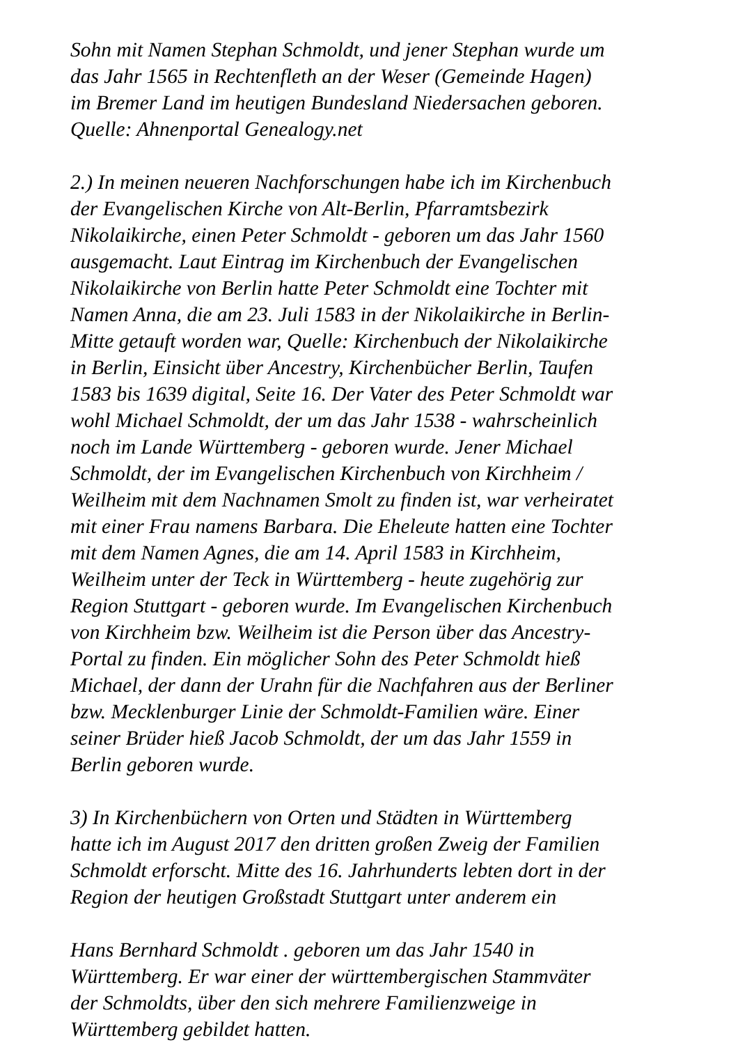Sohn mit Namen Stephan Schmoldt, und jener Stephan wurde um
das Jahr 1565 in Rechtenfleth an der Weser (Gemeinde Hagen)
im Bremer Land im heutigen Bundesland Niedersachen geboren.
Quelle: Ahnenportal Genealogy.net
2.) In meinen neueren Nachforschungen habe ich im Kirchenbuch
der Evangelischen Kirche von Alt-Berlin, Pfarramtsbezirk
Nikolaikirche, einen Peter Schmoldt - geboren um das Jahr 1560
ausgemacht. Laut Eintrag im Kirchenbuch der Evangelischen
Nikolaikirche von Berlin hatte Peter Schmoldt eine Tochter mit
Namen Anna, die am 23. Juli 1583 in der Nikolaikirche in Berlin-
Mitte getauft worden war, Quelle: Kirchenbuch der Nikolaikirche
in Berlin, Einsicht über Ancestry, Kirchenbücher Berlin, Taufen
1583 bis 1639 digital, Seite 16. Der Vater des Peter Schmoldt war
wohl Michael Schmoldt, der um das Jahr 1538 - wahrscheinlich
noch im Lande Württemberg - geboren wurde. Jener Michael
Schmoldt, der im Evangelischen Kirchenbuch von Kirchheim /
Weilheim mit dem Nachnamen Smolt zu finden ist, war verheiratet
mit einer Frau namens Barbara. Die Eheleute hatten eine Tochter
mit dem Namen Agnes, die am 14. April 1583 in Kirchheim,
Weilheim unter der Teck in Württemberg - heute zugehörig zur
Region Stuttgart - geboren wurde. Im Evangelischen Kirchenbuch
von Kirchheim bzw. Weilheim ist die Person über das Ancestry-
Portal zu finden. Ein möglicher Sohn des Peter Schmoldt hieß
Michael, der dann der Urahn für die Nachfahren aus der Berliner
bzw. Mecklenburger Linie der Schmoldt-Familien wäre. Einer
seiner Brüder hieß Jacob Schmoldt, der um das Jahr 1559 in
Berlin geboren wurde.
3) In Kirchenbüchern von Orten und Städten in Württemberg
hatte ich im August 2017 den dritten großen Zweig der Familien
Schmoldt erforscht. Mitte des 16. Jahrhunderts lebten dort in der
Region der heutigen Großstadt Stuttgart unter anderem ein
Hans Bernhard Schmoldt . geboren um das Jahr 1540 in
Württemberg. Er war einer der württembergischen Stammväter
der Schmoldts, über den sich mehrere Familienzweige in
Württemberg gebildet hatten.